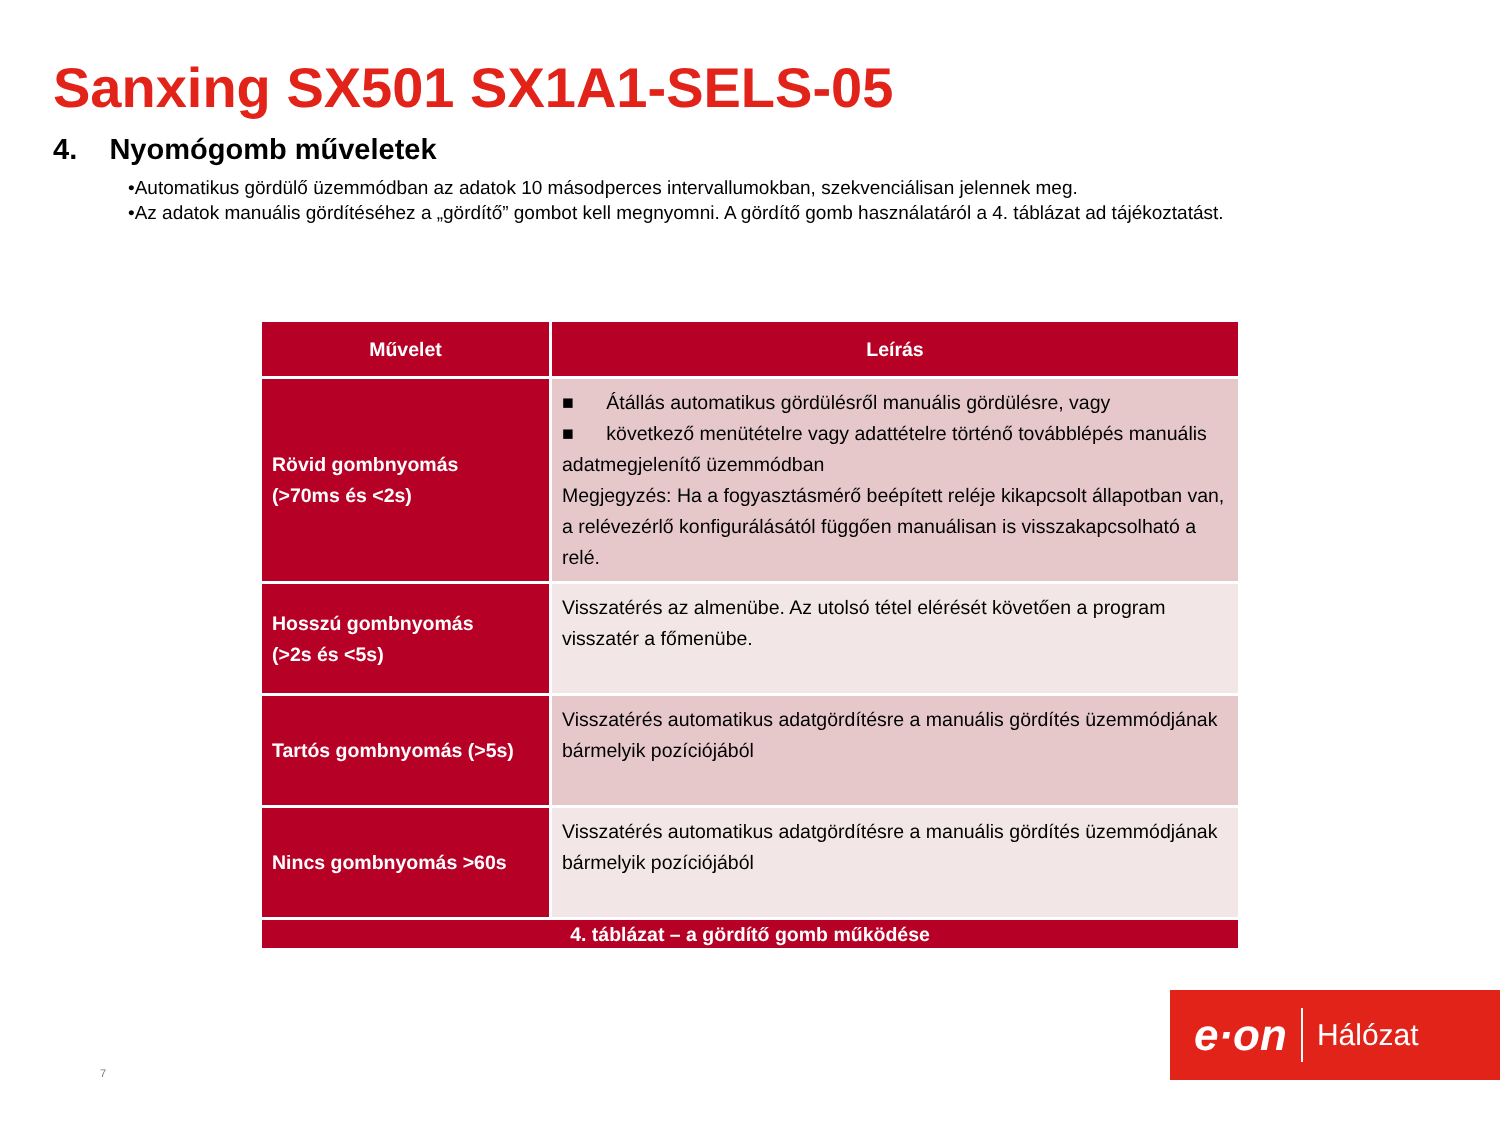Sanxing SX501 SX1A1-SELS-05
4. Nyomógomb műveletek
•Automatikus gördülő üzemmódban az adatok 10 másodperces intervallumokban, szekvenciálisan jelennek meg.
•Az adatok manuális gördítéséhez a „gördítő” gombot kell megnyomni. A gördítő gomb használatáról a 4. táblázat ad tájékoztatást.
| Művelet | Leírás |
| --- | --- |
| Rövid gombnyomás (>70ms és <2s) | ■ Átállás automatikus gördülésről manuális gördülésre, vagy ■ következő menütételre vagy adattételre történő továbblépés manuális adatmegjelenítő üzemmódban Megjegyzés: Ha a fogyasztásmérő beépített reléje kikapcsolt állapotban van, a relévezérlő konfigurálásától függően manuálisan is visszakapcsolható a relé. |
| Hosszú gombnyomás (>2s és <5s) | Visszatérés az almenübe. Az utolsó tétel elérését követően a program visszatér a főmenübe. |
| Tartós gombnyomás (>5s) | Visszatérés automatikus adatgördítésre a manuális gördítés üzemmódjának bármelyik pozíciójából |
| Nincs gombnyomás >60s | Visszatérés automatikus adatgördítésre a manuális gördítés üzemmódjának bármelyik pozíciójából |
| 4. táblázat – a gördítő gomb működése | |
7
e·on Hálózat